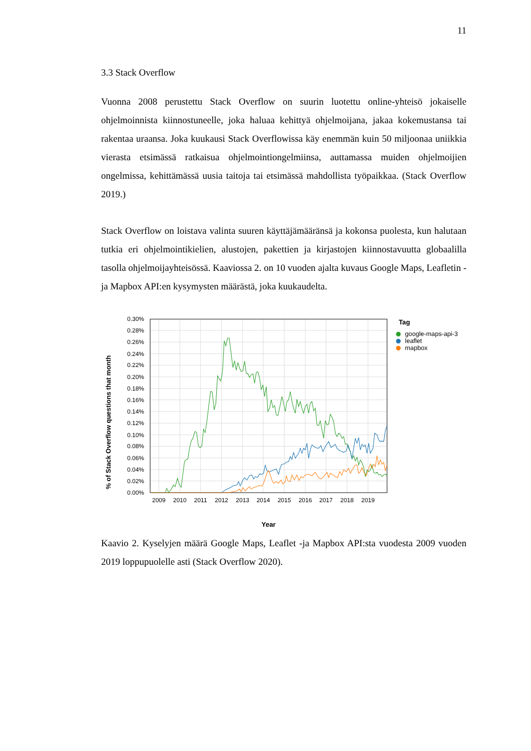11
3.3 Stack Overflow
Vuonna 2008 perustettu Stack Overflow on suurin luotettu online-yhteisö jokaiselle ohjelmoinnista kiinnostuneelle, joka haluaa kehittyä ohjelmoijana, jakaa kokemustansa tai rakentaa uraansa. Joka kuukausi Stack Overflowissa käy enemmän kuin 50 miljoonaa uniikkia vierasta etsimässä ratkaisua ohjelmointiongelmiinsa, auttamassa muiden ohjelmoijien ongelmissa, kehittämässä uusia taitoja tai etsimässä mahdollista työpaikkaa. (Stack Overflow 2019.)
Stack Overflow on loistava valinta suuren käyttäjämääränsä ja kokonsa puolesta, kun halutaan tutkia eri ohjelmointikielien, alustojen, pakettien ja kirjastojen kiinnostavuutta globaalilla tasolla ohjelmoijayhteisössä. Kaaviossa 2. on 10 vuoden ajalta kuvaus Google Maps, Leafletin -ja Mapbox API:en kysymysten määrästä, joka kuukaudelta.
0.30%
0.28%
0.26%
0.24%
0.22%
0.20%
0.18%
0.16%
0.14%
0.12%
0.10%
0.08%
0.06%
0.04%
0.02%
0.00%
2009
2010
2011
2012
2013
2014
2015
2016
2017
2018
2019
Year
% of Stack Overflow questions that month
Tag
google-maps-api-3
leaflet
mapbox
Kaavio 2. Kyselyjen määrä Google Maps, Leaflet -ja Mapbox API:sta vuodesta 2009 vuoden 2019 loppupuolelle asti (Stack Overflow 2020).